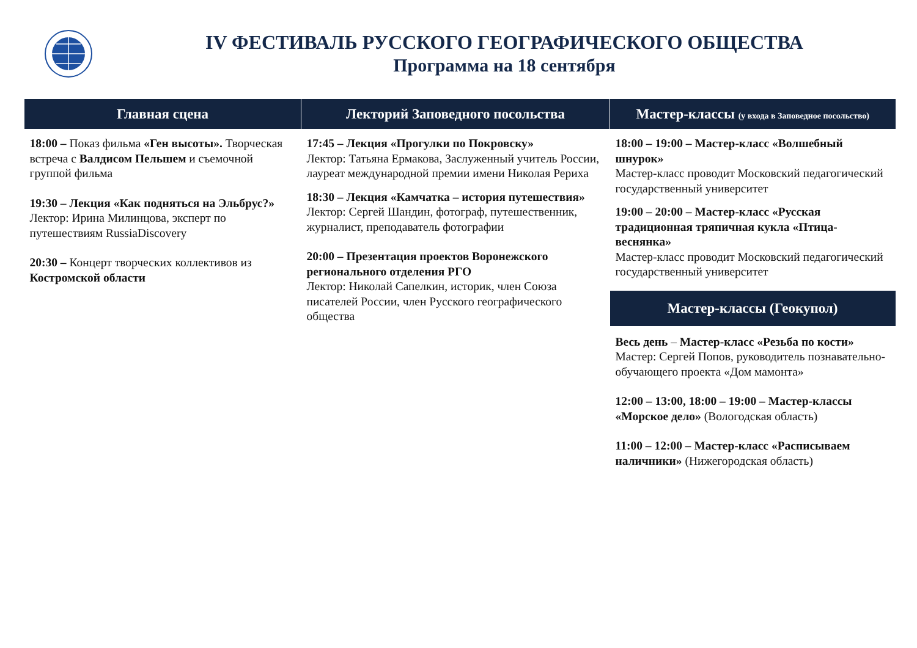IV ФЕСТИВАЛЬ РУССКОГО ГЕОГРАФИЧЕСКОГО ОБЩЕСТВА
Программа на 18 сентября
| Главная сцена | Лекторий Заповедного посольства | Мастер-классы (у входа в Заповедное посольство) |
| --- | --- | --- |
| 18:00 – Показ фильма «Ген высоты». Творческая встреча с Валдисом Пельшем и съемочной группой фильма 19:30 – Лекция «Как подняться на Эльбрус?» Лектор: Ирина Милинцова, эксперт по путешествиям RussiaDiscovery 20:30 – Концерт творческих коллективов из Костромской области | 17:45 – Лекция «Прогулки по Покровску» Лектор: Татьяна Ермакова, Заслуженный учитель России, лауреат международной премии имени Николая Рериха 18:30 – Лекция «Камчатка – история путешествия» Лектор: Сергей Шандин, фотограф, путешественник, журналист, преподаватель фотографии 20:00 – Презентация проектов Воронежского регионального отделения РГО Лектор: Николай Сапелкин, историк, член Союза писателей России, член Русского географического общества | 18:00 – 19:00 – Мастер-класс «Волшебный шнурок» Мастер-класс проводит Московский педагогический государственный университет 19:00 – 20:00 – Мастер-класс «Русская традиционная тряпичная кукла «Птица-веснянка» Мастер-класс проводит Московский педагогический государственный университет Мастер-классы (Геокупол) Весь день – Мастер-класс «Резьба по кости» Мастер: Сергей Попов, руководитель познавательно-обучающего проекта «Дом мамонта» 12:00 – 13:00, 18:00 – 19:00 – Мастер-классы «Морское дело» (Вологодская область) 11:00 – 12:00 – Мастер-класс «Расписываем наличники» (Нижегородская область) |